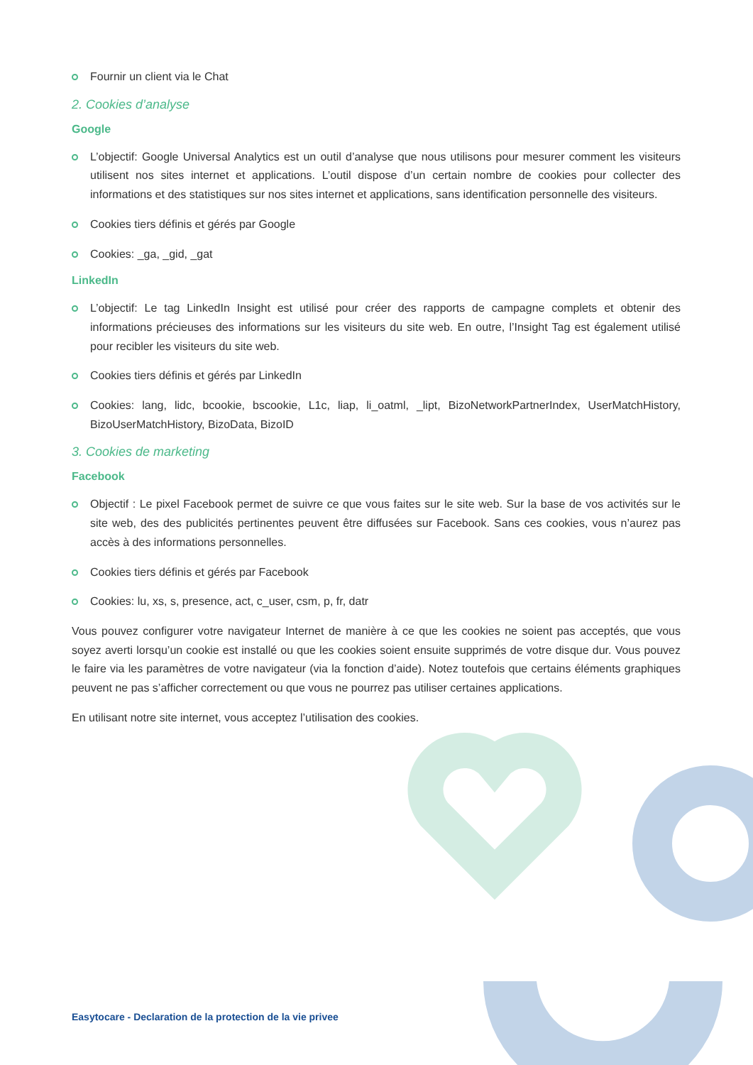Fournir un client via le Chat
2. Cookies d’analyse
Google
L’objectif: Google Universal Analytics est un outil d’analyse que nous utilisons pour mesurer comment les visiteurs utilisent nos sites internet et applications. L’outil dispose d’un certain nombre de cookies pour collecter des informations et des statistiques sur nos sites internet et applications, sans identification personnelle des visiteurs.
Cookies tiers définis et gérés par Google
Cookies: _ga, _gid, _gat
LinkedIn
L’objectif: Le tag LinkedIn Insight est utilisé pour créer des rapports de campagne complets et obtenir des informations précieuses des informations sur les visiteurs du site web. En outre, l’Insight Tag est également utilisé pour recibler les visiteurs du site web.
Cookies tiers définis et gérés par LinkedIn
Cookies: lang, lidc, bcookie, bscookie, L1c, liap, li_oatml, _lipt, BizoNetworkPartnerIndex, UserMatchHistory, BizoUserMatchHistory, BizoData, BizoID
3. Cookies de marketing
Facebook
Objectif : Le pixel Facebook permet de suivre ce que vous faites sur le site web. Sur la base de vos activités sur le site web, des des publicités pertinentes peuvent être diffusées sur Facebook. Sans ces cookies, vous n’aurez pas accès à des informations personnelles.
Cookies tiers définis et gérés par Facebook
Cookies: lu, xs, s, presence, act, c_user, csm, p, fr, datr
Vous pouvez configurer votre navigateur Internet de manière à ce que les cookies ne soient pas acceptés, que vous soyez averti lorsqu’un cookie est installé ou que les cookies soient ensuite supprimés de votre disque dur. Vous pouvez le faire via les paramètres de votre navigateur (via la fonction d’aide). Notez toutefois que certains éléments graphiques peuvent ne pas s’afficher correctement ou que vous ne pourrez pas utiliser certaines applications.
En utilisant notre site internet, vous acceptez l’utilisation des cookies.
Easytocare - Declaration de la protection de la vie privee